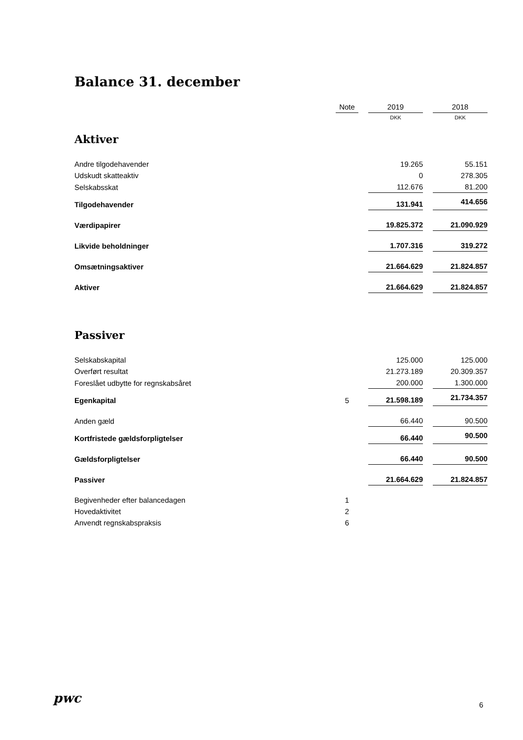Balance 31. december
| | Note | | 2019 | | 2018 |
| | | | DKK | | DKK |
Aktiver
| Andre tilgodehavender | | | 19.265 | | 55.151 |
| Udskudt skatteaktiv | | | 0 | | 278.305 |
| Selskabsskat | | | 112.676 | | 81.200 |
| Tilgodehavender | | | 131.941 | | 414.656 |
| Værdipapirer | | | 19.825.372 | | 21.090.929 |
| Likvide beholdninger | | | 1.707.316 | | 319.272 |
| Omsætningsaktiver | | | 21.664.629 | | 21.824.857 |
| Aktiver | | | 21.664.629 | | 21.824.857 |
Passiver
| Selskabskapital | | | 125.000 | | 125.000 |
| Overført resultat | | | 21.273.189 | | 20.309.357 |
| Foreslået udbytte for regnskabsåret | | | 200.000 | | 1.300.000 |
| Egenkapital | 5 | | 21.598.189 | | 21.734.357 |
| Anden gæld | | | 66.440 | | 90.500 |
| Kortfristede gældsforpligtelser | | | 66.440 | | 90.500 |
| Gældsforpligtelser | | | 66.440 | | 90.500 |
| Passiver | | | 21.664.629 | | 21.824.857 |
| Begivenheder efter balancedagen | 1 | | | | |
| Hovedaktivitet | 2 | | | | |
| Anvendt regnskabspraksis | 6 | | | | |
pwc 6